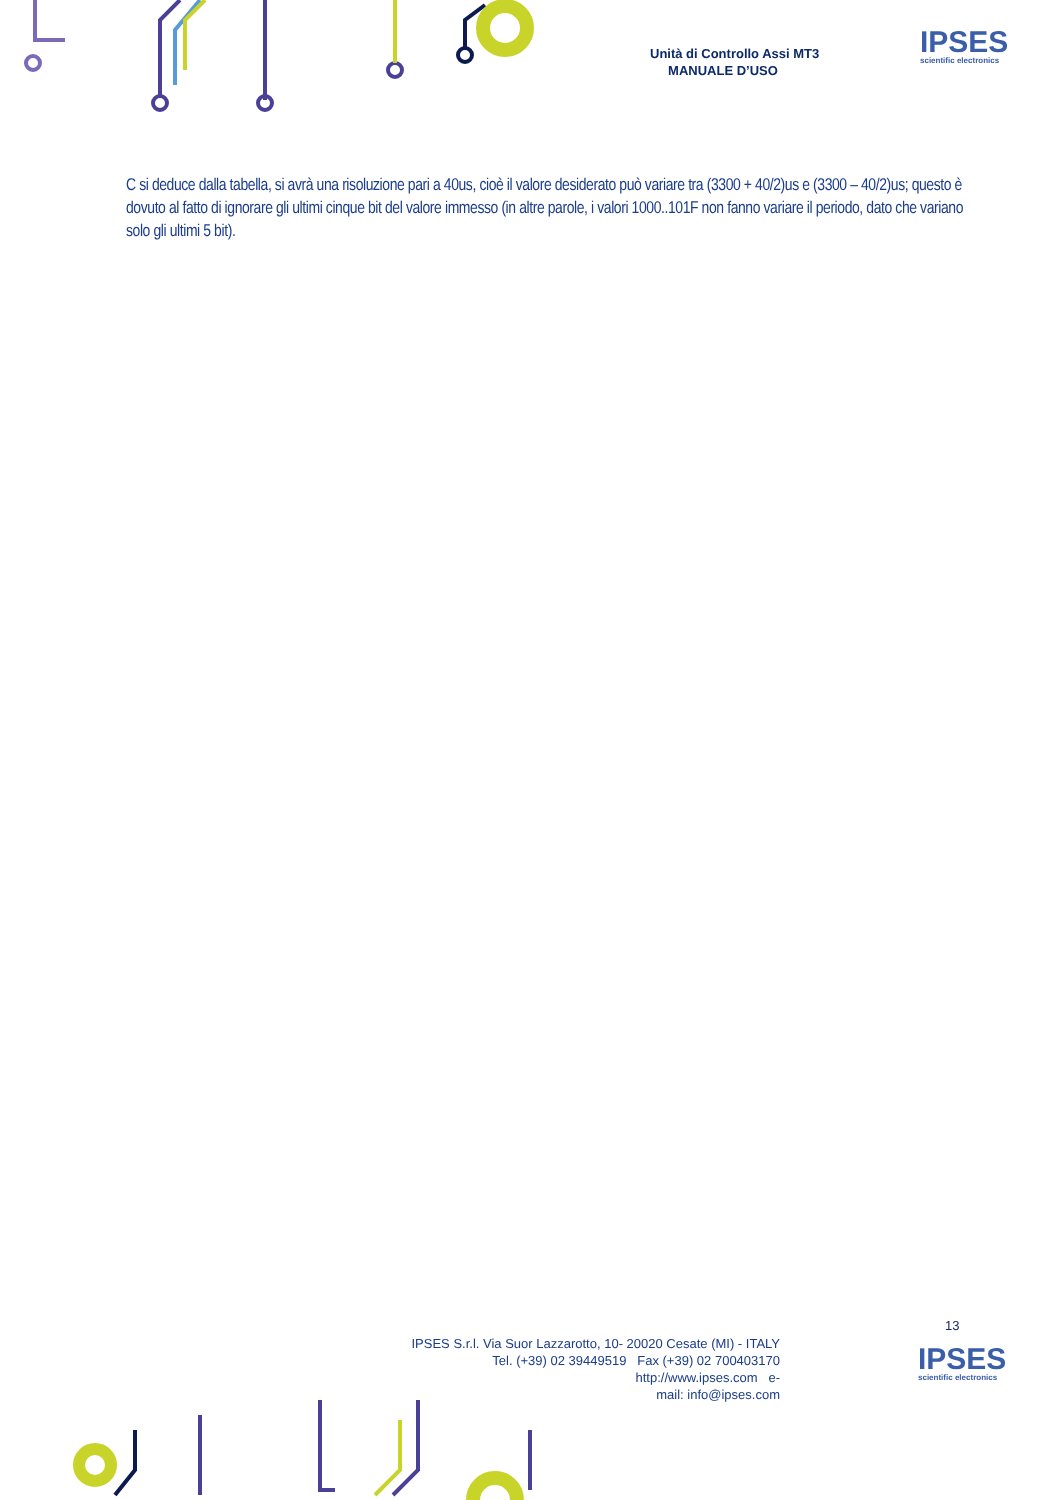Unità di Controllo Assi MT3
MANUALE D’USO
IPSES
scientific electronics
C si deduce dalla tabella, si avrà una risoluzione pari a 40us, cioè il valore desiderato può variare tra (3300 + 40/2)us e (3300 – 40/2)us; questo è dovuto al fatto di ignorare gli ultimi cinque bit del valore immesso (in altre parole, i valori 1000..101F non fanno variare il periodo, dato che variano solo gli ultimi 5 bit).
13
IPSES S.r.l. Via Suor Lazzarotto, 10- 20020 Cesate (MI) - ITALY
Tel. (+39) 02 39449519 Fax (+39) 02 700403170
http://www.ipses.com e-
mail: info@ipses.com
IPSES
scientific electronics